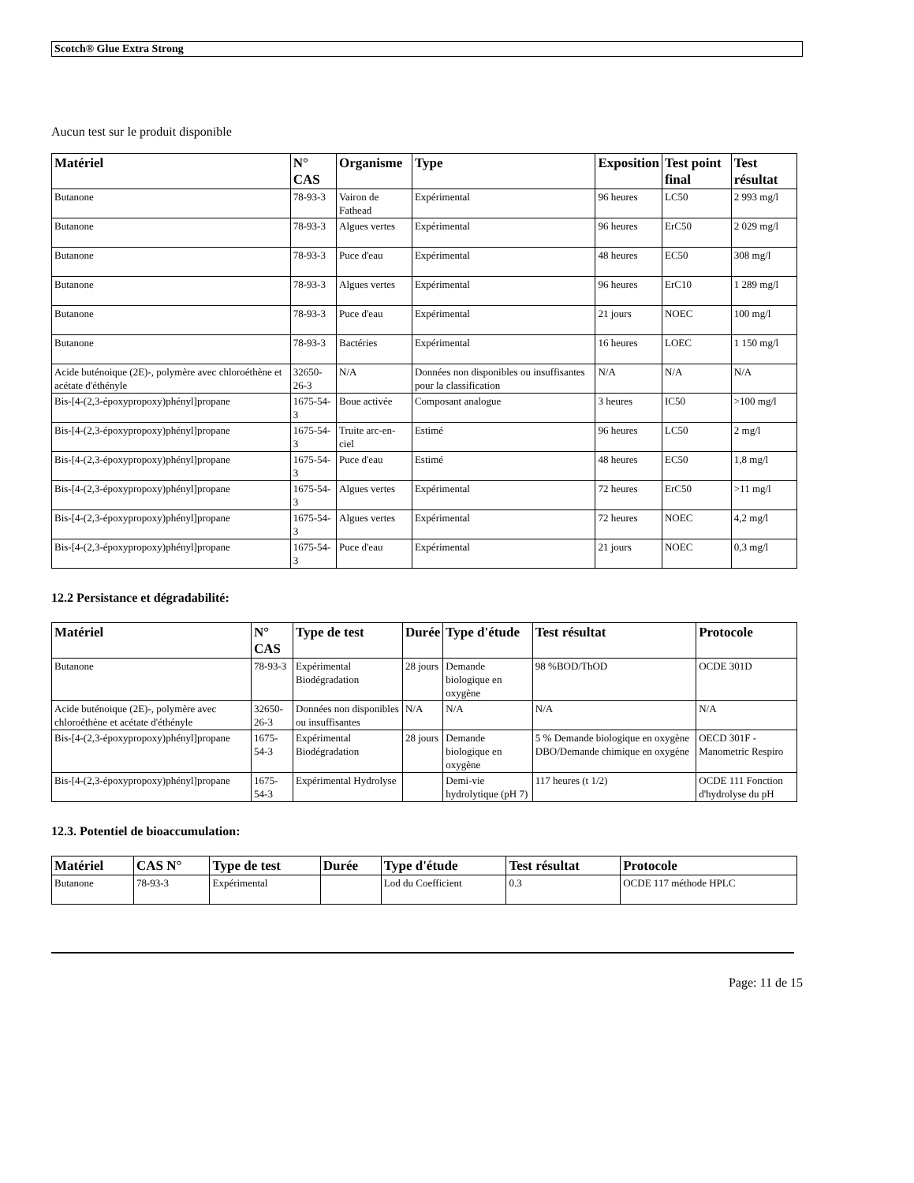Scotch® Glue Extra Strong
Aucun test sur le produit disponible
| Matériel | N° CAS | Organisme | Type | Exposition | Test point final | Test résultat |
| --- | --- | --- | --- | --- | --- | --- |
| Butanone | 78-93-3 | Vairon de Fathead | Expérimental | 96 heures | LC50 | 2 993 mg/l |
| Butanone | 78-93-3 | Algues vertes | Expérimental | 96 heures | ErC50 | 2 029 mg/l |
| Butanone | 78-93-3 | Puce d'eau | Expérimental | 48 heures | EC50 | 308 mg/l |
| Butanone | 78-93-3 | Algues vertes | Expérimental | 96 heures | ErC10 | 1 289 mg/l |
| Butanone | 78-93-3 | Puce d'eau | Expérimental | 21 jours | NOEC | 100 mg/l |
| Butanone | 78-93-3 | Bactéries | Expérimental | 16 heures | LOEC | 1 150 mg/l |
| Acide buténoique (2E)-, polymère avec chloroéthène et acétate d'éthényle | 32650-26-3 | N/A | Données non disponibles ou insuffisantes pour la classification | N/A | N/A | N/A |
| Bis-[4-(2,3-époxypropoxy)phényl]propane | 1675-54-3 | Boue activée | Composant analogue | 3 heures | IC50 | >100 mg/l |
| Bis-[4-(2,3-époxypropoxy)phényl]propane | 1675-54-3 | Truite arc-en-ciel | Estimé | 96 heures | LC50 | 2 mg/l |
| Bis-[4-(2,3-époxypropoxy)phényl]propane | 1675-54-3 | Puce d'eau | Estimé | 48 heures | EC50 | 1,8 mg/l |
| Bis-[4-(2,3-époxypropoxy)phényl]propane | 1675-54-3 | Algues vertes | Expérimental | 72 heures | ErC50 | >11 mg/l |
| Bis-[4-(2,3-époxypropoxy)phényl]propane | 1675-54-3 | Algues vertes | Expérimental | 72 heures | NOEC | 4,2 mg/l |
| Bis-[4-(2,3-époxypropoxy)phényl]propane | 1675-54-3 | Puce d'eau | Expérimental | 21 jours | NOEC | 0,3 mg/l |
12.2 Persistance et dégradabilité:
| Matériel | N° CAS | Type de test | Durée | Type d'étude | Test résultat | Protocole |
| --- | --- | --- | --- | --- | --- | --- |
| Butanone | 78-93-3 | Expérimental Biodégradation | 28 jours | Demande biologique en oxygène | 98 %BOD/ThOD | OCDE 301D |
| Acide buténoique (2E)-, polymère avec chloroéthène et acétate d'éthényle | 32650-26-3 | Données non disponibles ou insuffisantes | N/A | N/A | N/A | N/A |
| Bis-[4-(2,3-époxypropoxy)phényl]propane | 1675-54-3 | Expérimental Biodégradation | 28 jours | Demande biologique en oxygène | 5 % Demande biologique en oxygène DBO/Demande chimique en oxygène | OECD 301F - Manometric Respiro |
| Bis-[4-(2,3-époxypropoxy)phényl]propane | 1675-54-3 | Expérimental Hydrolyse | | Demi-vie hydrolytique (pH 7) | 117 heures (t 1/2) | OCDE 111 Fonction d'hydrolyse du pH |
12.3. Potentiel de bioaccumulation:
| Matériel | CAS N° | Type de test | Durée | Type d'étude | Test résultat | Protocole |
| --- | --- | --- | --- | --- | --- | --- |
| Butanone | 78-93-3 | Expérimental | | Lod du Coefficient | 0.3 | OCDE 117 méthode HPLC |
Page: 11 de 15